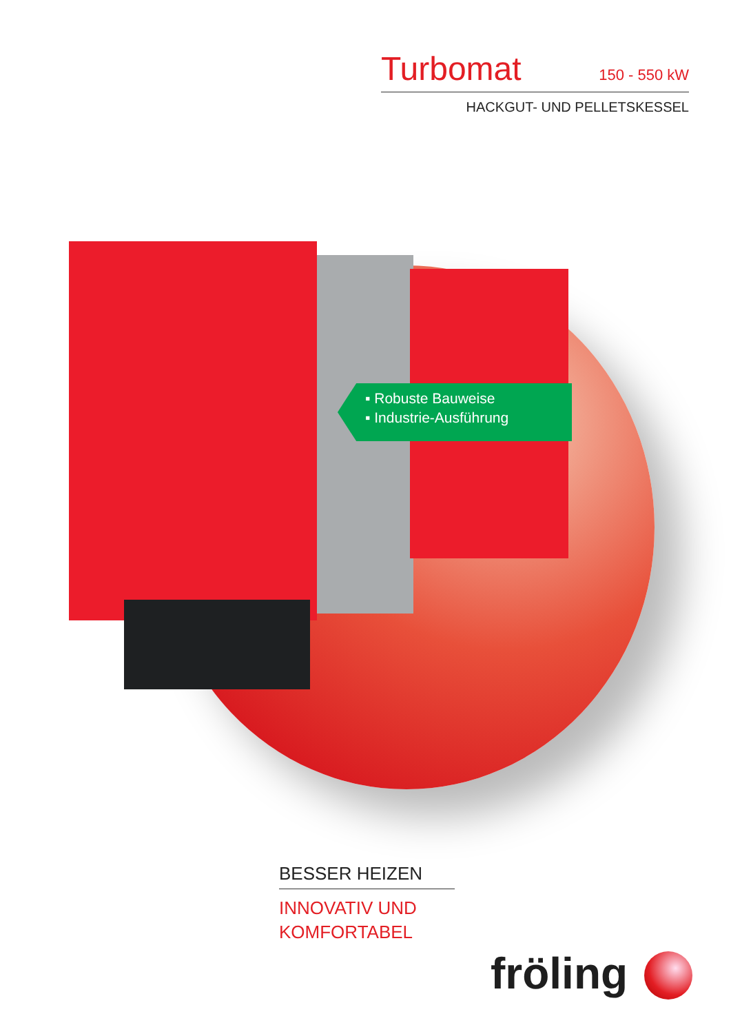Turbomat 150 - 550 kW
HACKGUT- UND PELLETSKESSEL
▪ Robuste Bauweise
▪ Industrie-Ausführung
BESSER HEIZEN
INNOVATIV UND
KOMFORTABEL
fröling